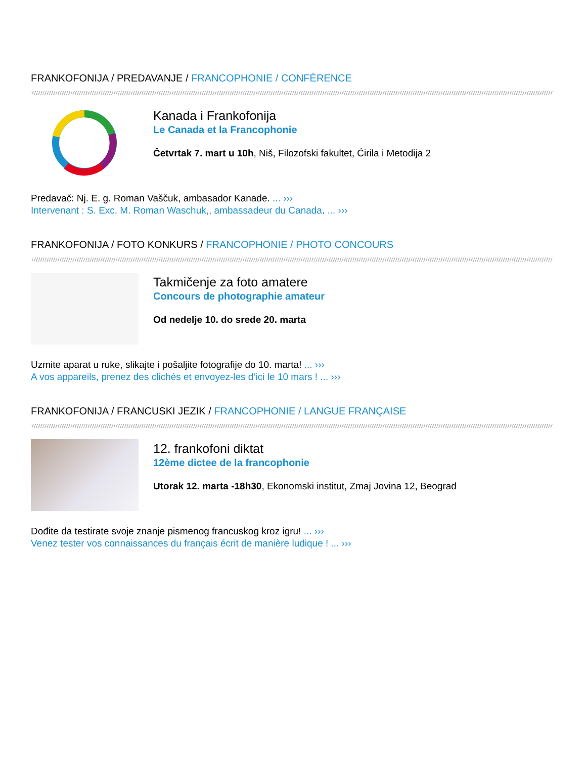FRANKOFONIJA / PREDAVANJE / FRANCOPHONIE / CONFÉRENCE
Kanada i Frankofonija
Le Canada et la Francophonie
Četvrtak 7. mart u 10h, Niš, Filozofski fakultet, Ćirila i Metodija 2
Predavač: Nj. E. g. Roman Vaščuk, ambasador Kanade. ... ›››
Intervenant : S. Exc. M. Roman Waschuk,, ambassadeur du Canada. ... ›››
FRANKOFONIJA / FOTO KONKURS / FRANCOPHONIE / PHOTO CONCOURS
Takmičenje za foto amatere
Concours de photographie amateur
Od nedelje 10. do srede 20. marta
Uzmite aparat u ruke, slikajte i pošaljite fotografije do 10. marta! ... ›››
A vos appareils, prenez des clichés et envoyez-les d’ici le 10 mars ! ... ›››
FRANKOFONIJA / FRANCUSKI JEZIK / FRANCOPHONIE / LANGUE FRANÇAISE
12. frankofoni diktat
12ème dictee de la francophonie
Utorak 12. marta -18h30, Ekonomski institut, Zmaj Jovina 12, Beograd
Dođite da testirate svoje znanje pismenog francuskog kroz igru! ... ›››
Venez tester vos connaissances du français écrit de manière ludique ! ... ›››